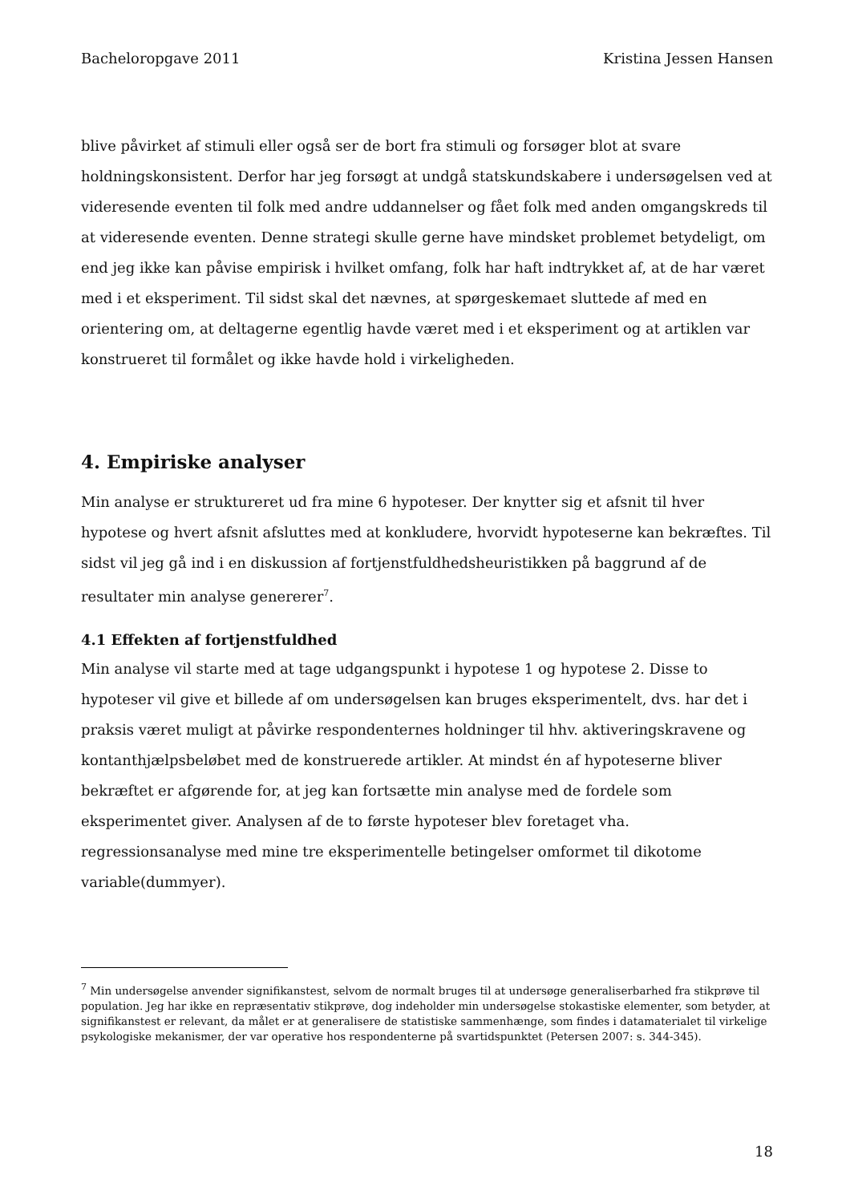Bacheloropgave 2011 Kristina Jessen Hansen
blive påvirket af stimuli eller også ser de bort fra stimuli og forsøger blot at svare holdningskonsistent. Derfor har jeg forsøgt at undgå statskundskabere i undersøgelsen ved at videresende eventen til folk med andre uddannelser og fået folk med anden omgangskreds til at videresende eventen. Denne strategi skulle gerne have mindsket problemet betydeligt, om end jeg ikke kan påvise empirisk i hvilket omfang, folk har haft indtrykket af, at de har været med i et eksperiment. Til sidst skal det nævnes, at spørgeskemaet sluttede af med en orientering om, at deltagerne egentlig havde været med i et eksperiment og at artiklen var konstrueret til formålet og ikke havde hold i virkeligheden.
4. Empiriske analyser
Min analyse er struktureret ud fra mine 6 hypoteser. Der knytter sig et afsnit til hver hypotese og hvert afsnit afsluttes med at konkludere, hvorvidt hypoteserne kan bekræftes. Til sidst vil jeg gå ind i en diskussion af fortjenstfuldhedsheuristikken på baggrund af de resultater min analyse genererer<sup>7</sup>.
4.1 Effekten af fortjenstfuldhed
Min analyse vil starte med at tage udgangspunkt i hypotese 1 og hypotese 2. Disse to hypoteser vil give et billede af om undersøgelsen kan bruges eksperimentelt, dvs. har det i praksis været muligt at påvirke respondenternes holdninger til hhv. aktiveringskravene og kontanthjælpsbeløbet med de konstruerede artikler. At mindst én af hypoteserne bliver bekræftet er afgørende for, at jeg kan fortsætte min analyse med de fordele som eksperimentet giver. Analysen af de to første hypoteser blev foretaget vha. regressionsanalyse med mine tre eksperimentelle betingelser omformet til dikotome variable(dummyer).
<sup>7</sup> Min undersøgelse anvender signifikanstest, selvom de normalt bruges til at undersøge generaliserbarhed fra stikprøve til population. Jeg har ikke en repræsentativ stikprøve, dog indeholder min undersøgelse stokastiske elementer, som betyder, at signifikanstest er relevant, da målet er at generalisere de statistiske sammenhænge, som findes i datamaterialet til virkelige psykologiske mekanismer, der var operative hos respondenterne på svartidspunktet (Petersen 2007: s. 344-345).
18